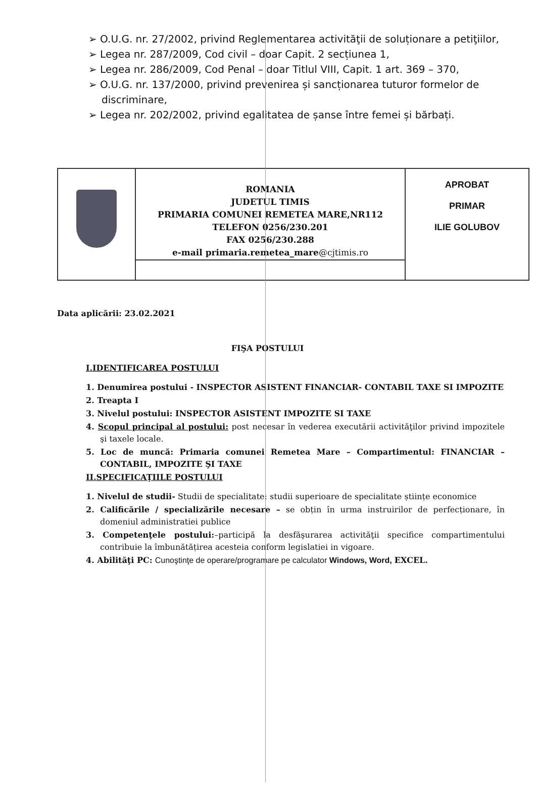➢ O.U.G. nr. 27/2002, privind Reglementarea activităţii de soluționare a petiţiilor,
➢ Legea nr. 287/2009, Cod civil – doar Capit. 2 secțiunea 1,
➢ Legea nr. 286/2009, Cod Penal – doar Titlul VIII, Capit. 1 art. 369 – 370,
➢ O.U.G. nr. 137/2000, privind prevenirea și sancționarea tuturor formelor de discriminare,
➢ Legea nr. 202/2002, privind egalitatea de șanse între femei și bărbați.
| | ROMANIA JUDETUL TIMIS PRIMARIA COMUNEI REMETEA MARE,NR112 TELEFON 0256/230.201 FAX 0256/230.288 e-mail primaria.remetea_mare @cjtimis.ro | APROBAT PRIMAR ILIE GOLUBOV |
Data aplicării: 23.02.2021
FIŞA POSTULUI
I.IDENTIFICAREA POSTULUI
1. Denumirea postului - INSPECTOR ASISTENT FINANCIAR- CONTABIL TAXE SI IMPOZITE
2. Treapta I
3. Nivelul postului: INSPECTOR ASISTENT IMPOZITE SI TAXE
4. Scopul principal al postului: post necesar în vederea executării activităţilor privind impozitele şi taxele locale.
5. Loc de muncă: Primaria comunei Remetea Mare – Compartimentul: FINANCIAR –CONTABIL, IMPOZITE ŞI TAXE
II.SPECIFICAŢIILE POSTULUI
1. Nivelul de studii- Studii de specialitate: studii superioare de specialitate științe economice
2. Calificările / specializările necesare – se obțin în urma instruirilor de perfecționare, în domeniul administratiei publice
3. Competenţele postului:–participă la desfăşurarea activităţii specifice compartimentului contribuie la îmbunătățirea acesteia conform legislatiei in vigoare.
4. Abilităţi PC: Cunoştinţe de operare/programare pe calculator Windows, Word, EXCEL.